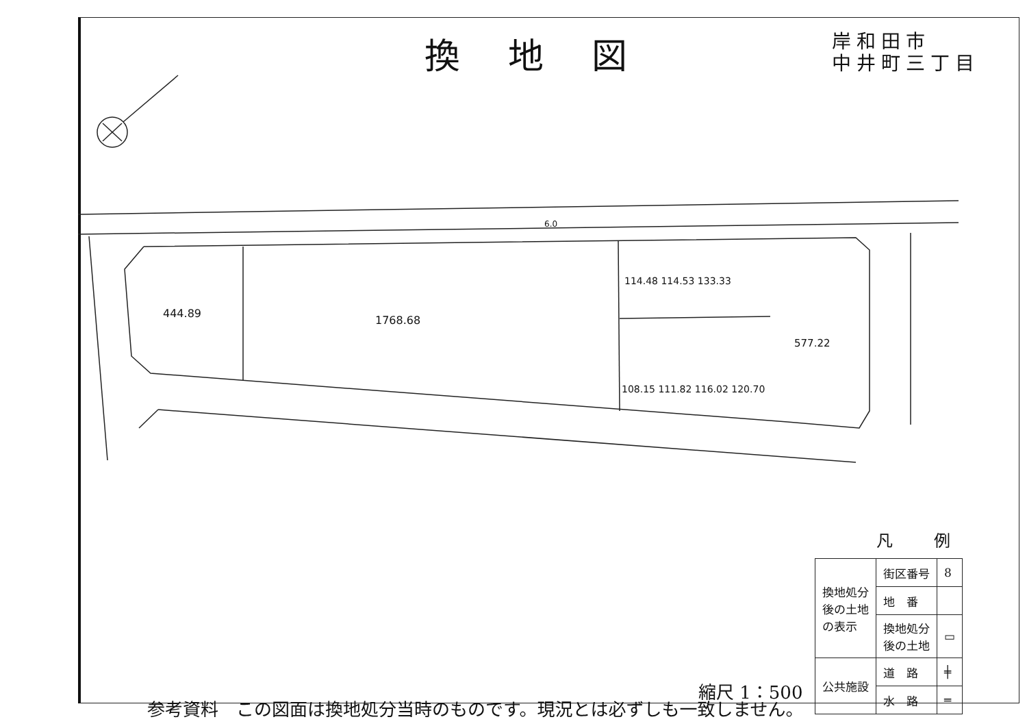換地図
岸和田市
中井町三丁目
444.89
1768.68
114.48 114.53 133.33
108.15 111.82 116.02 120.70
577.22
6.0
凡例
| 換地処分 後の土地 の表示 | 街区番号 | 8 |
| | 地 番 | |
| | 換地処分 後の土地 | ▭ |
| 公共施設 | 道 路 | ╪ |
| | 水 路 | ═ |
縮尺 1：500
参考資料　この図面は換地処分当時のものです。現況とは必ずしも一致しません。